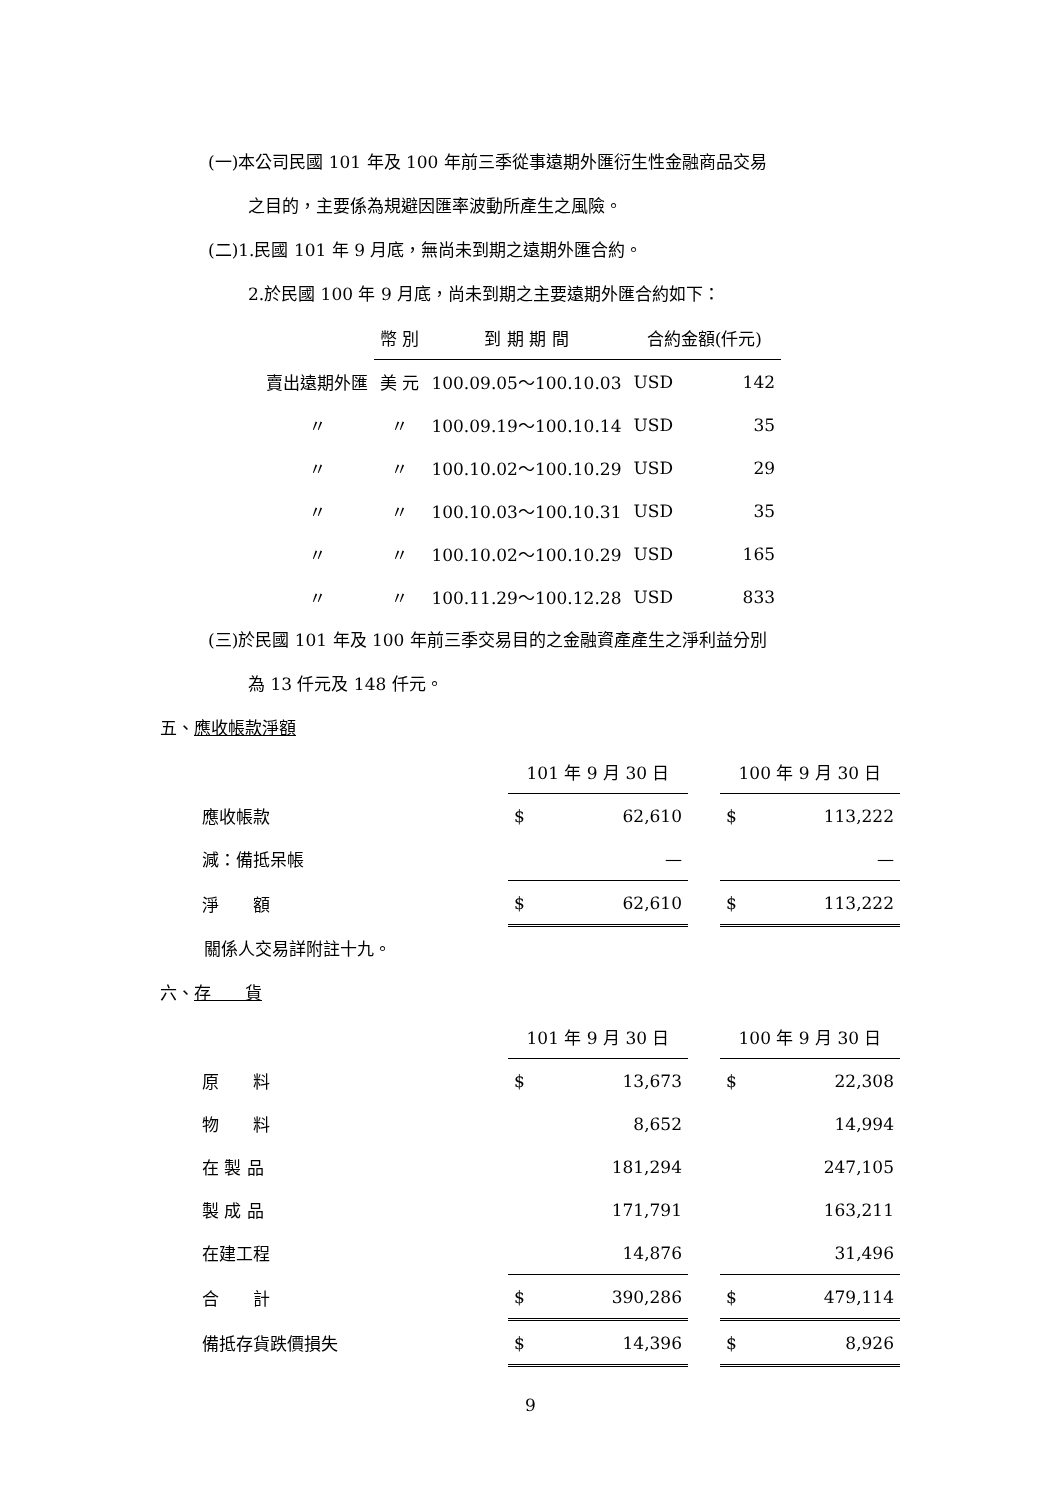(一)本公司民國 101 年及 100 年前三季從事遠期外匯衍生性金融商品交易
之目的，主要係為規避因匯率波動所產生之風險。
(二)1.民國 101 年 9 月底，無尚未到期之遠期外匯合約。
2.於民國 100 年 9 月底，尚未到期之主要遠期外匯合約如下：
| | 幣 別 | 到 期 期 間 | 合約金額(仟元) | |
| --- | --- | --- | --- | --- |
| 賣出遠期外匯 | 美 元 | 100.09.05～100.10.03 | USD | 142 |
| 〃 | 〃 | 100.09.19～100.10.14 | USD | 35 |
| 〃 | 〃 | 100.10.02～100.10.29 | USD | 29 |
| 〃 | 〃 | 100.10.03～100.10.31 | USD | 35 |
| 〃 | 〃 | 100.10.02～100.10.29 | USD | 165 |
| 〃 | 〃 | 100.11.29～100.12.28 | USD | 833 |
(三)於民國 101 年及 100 年前三季交易目的之金融資產產生之淨利益分別
為 13 仟元及 148 仟元。
五、應收帳款淨額
| | 101 年 9 月 30 日 | | | 100 年 9 月 30 日 | |
| --- | --- | --- | --- | --- | --- |
| 應收帳款 | $ | 62,610 | | $ | 113,222 |
| 減：備抵呆帳 | | — | | | — |
| 淨 額 | $ | 62,610 | | $ | 113,222 |
關係人交易詳附註十九。
六、存　　貨
| | 101 年 9 月 30 日 | | | 100 年 9 月 30 日 | |
| --- | --- | --- | --- | --- | --- |
| 原 料 | $ | 13,673 | | $ | 22,308 |
| 物 料 | | 8,652 | | | 14,994 |
| 在 製 品 | | 181,294 | | | 247,105 |
| 製 成 品 | | 171,791 | | | 163,211 |
| 在建工程 | | 14,876 | | | 31,496 |
| 合 計 | $ | 390,286 | | $ | 479,114 |
| 備抵存貨跌價損失 | $ | 14,396 | | $ | 8,926 |
9